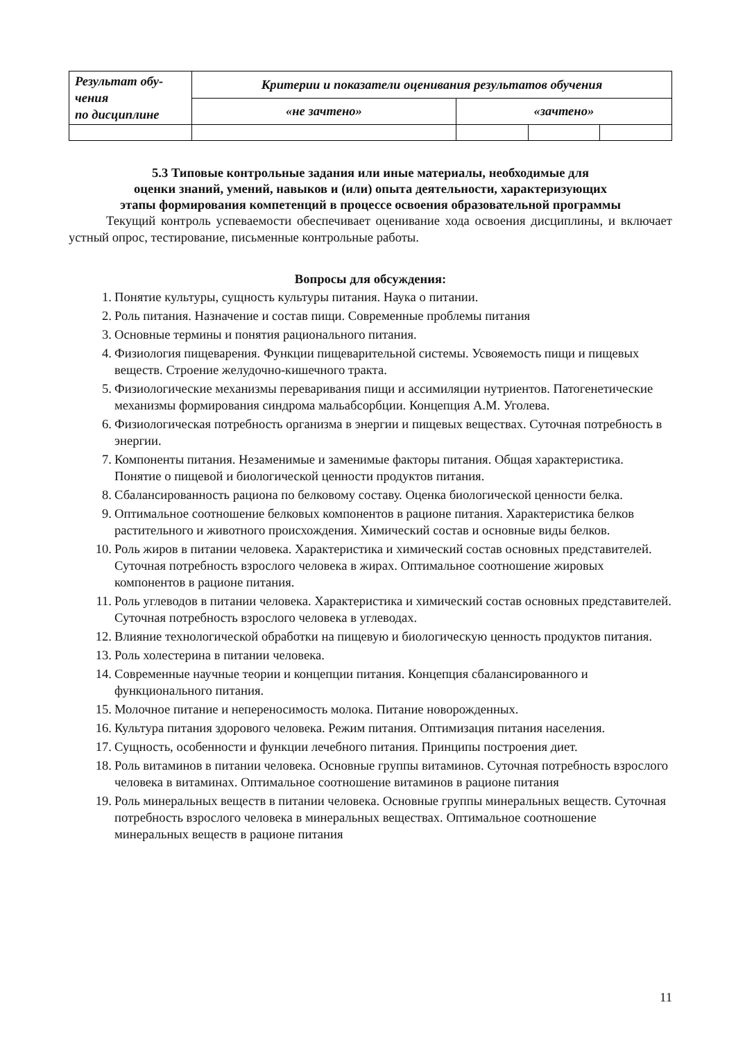| Результат обу- чения по дисциплине | Критерии и показатели оценивания результатов обучения | | | |
| --- | --- | --- | --- | --- |
| | «не зачтено» | «зачтено» | | |
5.3 Типовые контрольные задания или иные материалы, необходимые для
оценки знаний, умений, навыков и (или) опыта деятельности, характеризующих
этапы формирования компетенций в процессе освоения образовательной программы
Текущий контроль успеваемости обеспечивает оценивание хода освоения дисциплины, и включает устный опрос, тестирование, письменные контрольные работы.
Вопросы для обсуждения:
1. Понятие культуры, сущность культуры питания. Наука о питании.
2. Роль питания. Назначение и состав пищи. Современные проблемы питания
3. Основные термины и понятия рационального питания.
4. Физиология пищеварения. Функции пищеварительной системы. Усвояемость пищи и пищевых веществ. Строение желудочно-кишечного тракта.
5. Физиологические механизмы переваривания пищи и ассимиляции нутриентов. Патогенетические механизмы формирования синдрома мальабсорбции. Концепция А.М. Уголева.
6. Физиологическая потребность организма в энергии и пищевых веществах. Суточная потребность в энергии.
7. Компоненты питания. Незаменимые и заменимые факторы питания. Общая характеристика. Понятие о пищевой и биологической ценности продуктов питания.
8. Сбалансированность рациона по белковому составу. Оценка биологической ценности белка.
9. Оптимальное соотношение белковых компонентов в рационе питания. Характеристика белков растительного и животного происхождения. Химический состав и основные виды белков.
10. Роль жиров в питании человека. Характеристика и химический состав основных представителей. Суточная потребность взрослого человека в жирах. Оптимальное соотношение жировых компонентов в рационе питания.
11. Роль углеводов в питании человека. Характеристика и химический состав основных представителей. Суточная потребность взрослого человека в углеводах.
12. Влияние технологической обработки на пищевую и биологическую ценность продуктов питания.
13. Роль холестерина в питании человека.
14. Современные научные теории и концепции питания. Концепция сбалансированного и функционального питания.
15. Молочное питание и непереносимость молока. Питание новорожденных.
16. Культура питания здорового человека. Режим питания. Оптимизация питания населения.
17. Сущность, особенности и функции лечебного питания. Принципы построения диет.
18. Роль витаминов в питании человека. Основные группы витаминов. Суточная потребность взрослого человека в витаминах. Оптимальное соотношение витаминов в рационе питания
19. Роль минеральных веществ в питании человека. Основные группы минеральных веществ. Суточная потребность взрослого человека в минеральных веществах. Оптимальное соотношение минеральных веществ в рационе питания
11